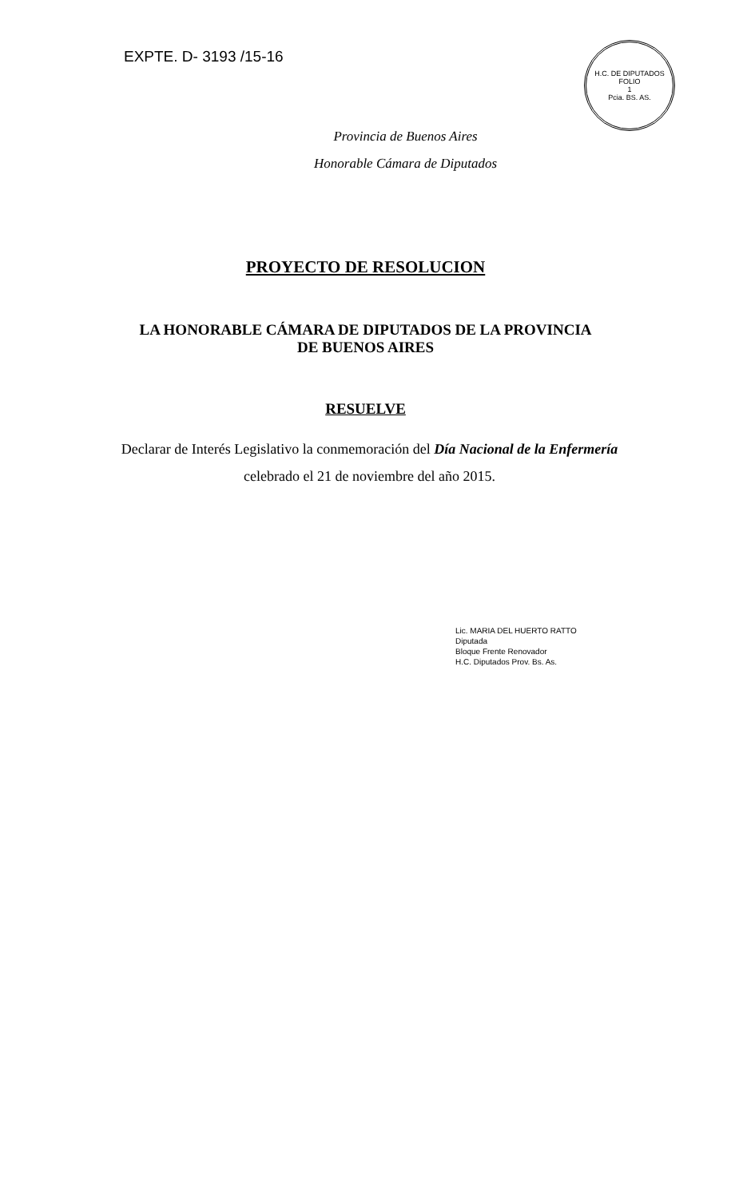EXPTE. D- 3193 /15-16
H.C. DE DIPUTADOS
FOLIO
1
Pcia. BS. AS.
Provincia de Buenos Aires
Honorable Cámara de Diputados
PROYECTO DE RESOLUCION
LA HONORABLE CÁMARA DE DIPUTADOS DE LA PROVINCIA
DE BUENOS AIRES
RESUELVE
Declarar de Interés Legislativo la conmemoración del Día Nacional de la Enfermería celebrado el 21 de noviembre del año 2015.
Lic. MARIA DEL HUERTO RATTO
Diputada
Bloque Frente Renovador
H.C. Diputados Prov. Bs. As.